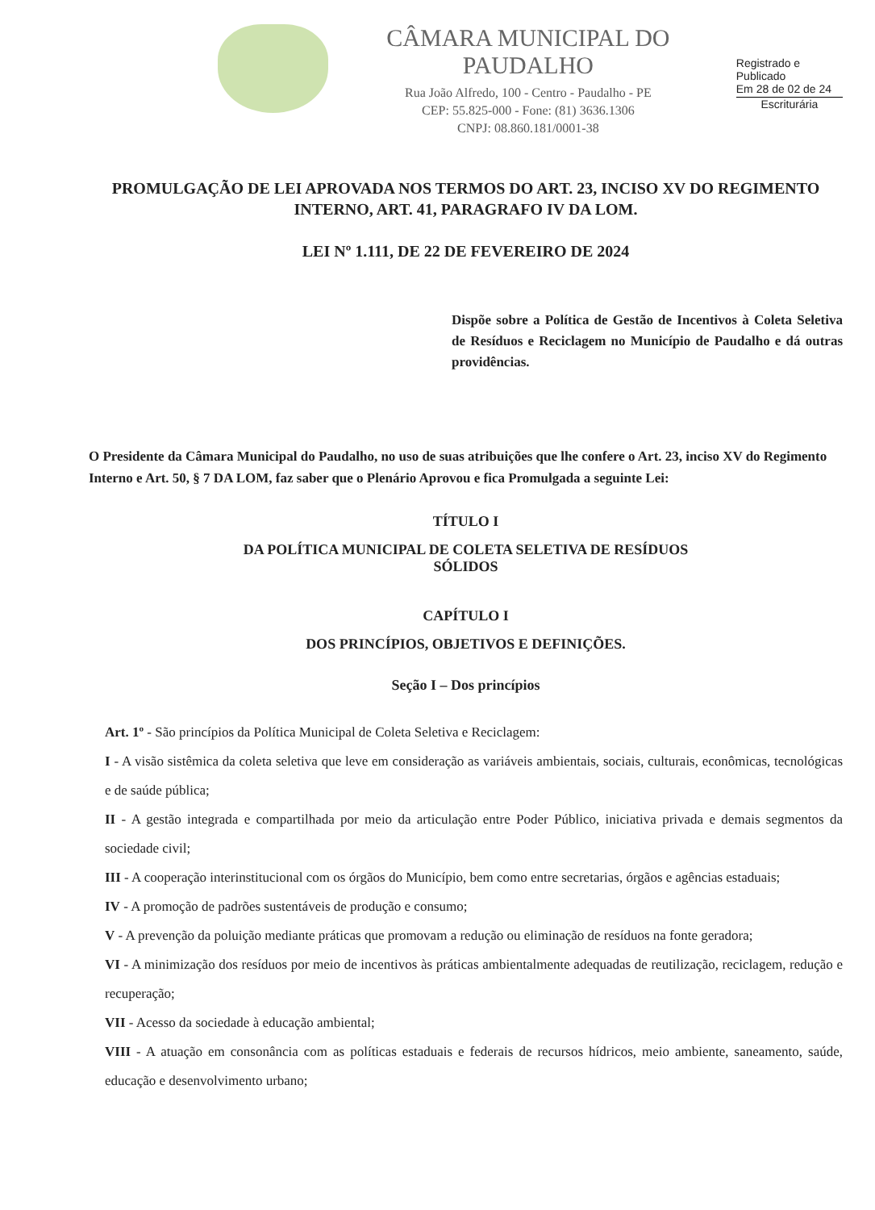CÂMARA MUNICIPAL DO PAUDALHO
Rua João Alfredo, 100 - Centro - Paudalho - PE
CEP: 55.825-000 - Fone: (81) 3636.1306
CNPJ: 08.860.181/0001-38
Registrado e Publicado
Em 28 de 02 de 24
Escriturária
PROMULGAÇÃO DE LEI APROVADA NOS TERMOS DO ART. 23, INCISO XV DO REGIMENTO INTERNO, ART. 41, PARAGRAFO IV DA LOM.
LEI Nº 1.111, DE 22 DE FEVEREIRO DE 2024
Dispõe sobre a Política de Gestão de Incentivos à Coleta Seletiva de Resíduos e Reciclagem no Município de Paudalho e dá outras providências.
O Presidente da Câmara Municipal do Paudalho, no uso de suas atribuições que lhe confere o Art. 23, inciso XV do Regimento Interno e Art. 50, § 7 DA LOM, faz saber que o Plenário Aprovou e fica Promulgada a seguinte Lei:
TÍTULO I
DA POLÍTICA MUNICIPAL DE COLETA SELETIVA DE RESÍDUOS
SÓLIDOS
CAPÍTULO I
DOS PRINCÍPIOS, OBJETIVOS E DEFINIÇÕES.
Seção I – Dos princípios
Art. 1º - São princípios da Política Municipal de Coleta Seletiva e Reciclagem:
I - A visão sistêmica da coleta seletiva que leve em consideração as variáveis ambientais, sociais, culturais, econômicas, tecnológicas e de saúde pública;
II - A gestão integrada e compartilhada por meio da articulação entre Poder Público, iniciativa privada e demais segmentos da sociedade civil;
III - A cooperação interinstitucional com os órgãos do Município, bem como entre secretarias, órgãos e agências estaduais;
IV - A promoção de padrões sustentáveis de produção e consumo;
V - A prevenção da poluição mediante práticas que promovam a redução ou eliminação de resíduos na fonte geradora;
VI - A minimização dos resíduos por meio de incentivos às práticas ambientalmente adequadas de reutilização, reciclagem, redução e recuperação;
VII - Acesso da sociedade à educação ambiental;
VIII - A atuação em consonância com as políticas estaduais e federais de recursos hídricos, meio ambiente, saneamento, saúde, educação e desenvolvimento urbano;